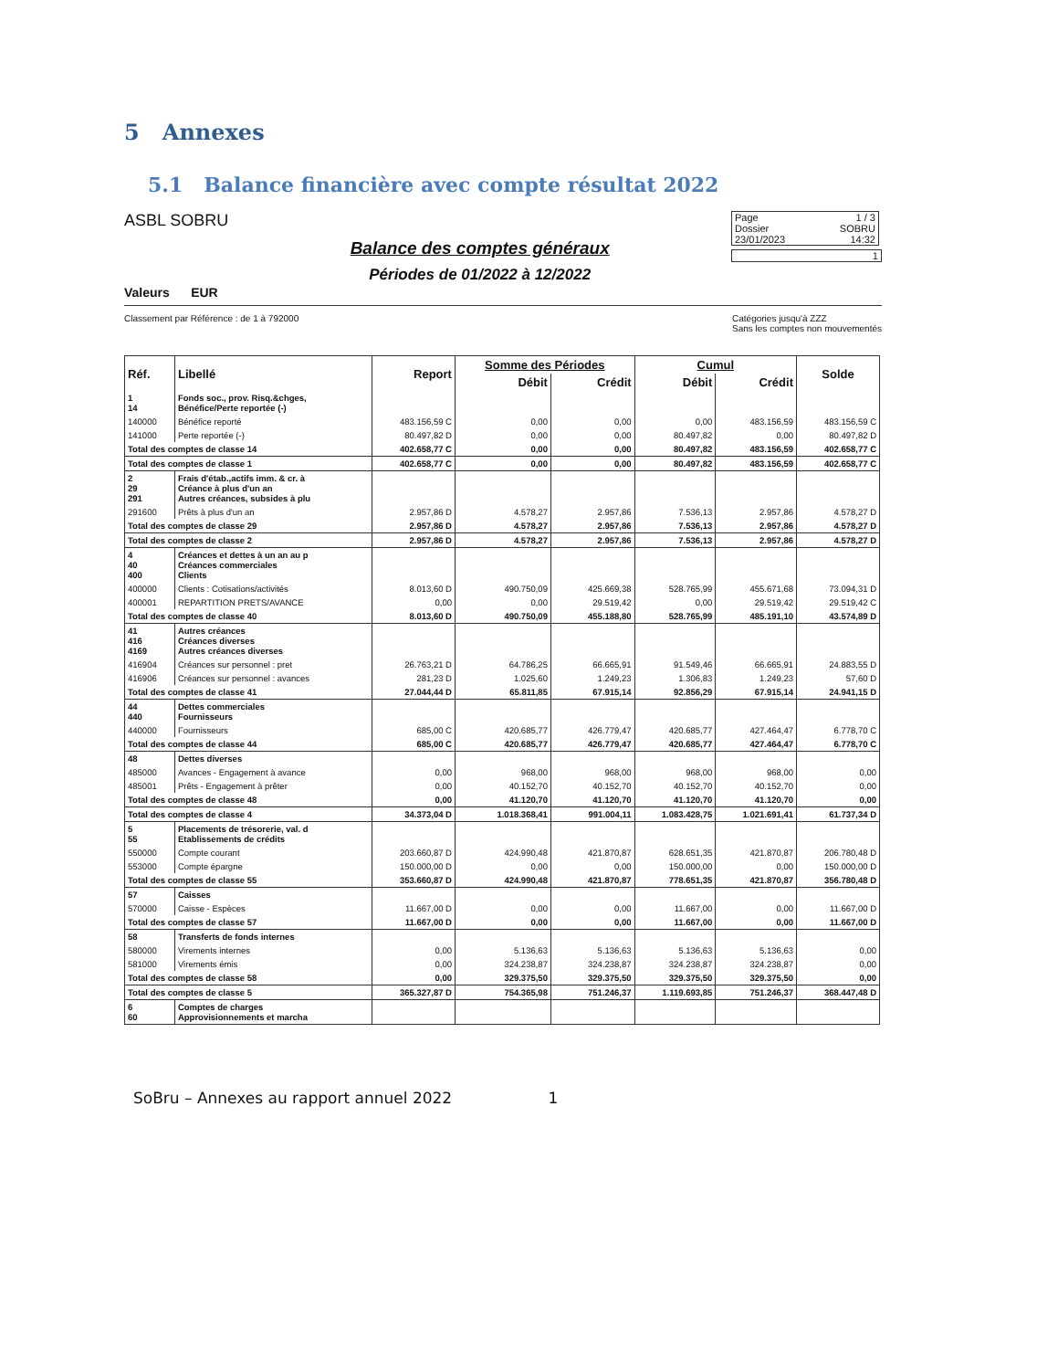5 Annexes
5.1 Balance financière avec compte résultat 2022
ASBL SOBRU
Valeurs EUR
Balance des comptes généraux
Périodes de 01/2022 à 12/2022
Page 1 / 3
Dossier SOBRU
23/01/2023 14:32
1
Classement par Référence : de 1 à 792000 Catégories jusqu'à ZZZ
Sans les comptes non mouvementés
| Réf. | Libellé | Report | Somme des Périodes | | Cumul | | Solde |
| --- | --- | --- | --- | --- | --- | --- | --- |
| | | | Débit | Crédit | Débit | Crédit | |
| 1 14 | Fonds soc., prov. Risq.&chges, Bénéfice/Perte reportée (-) | | | | | | |
| 140000 | Bénéfice reporté | 483.156,59 C | 0,00 | 0,00 | 0,00 | 483.156,59 | 483.156,59 C |
| 141000 | Perte reportée (-) | 80.497,82 D | 0,00 | 0,00 | 80.497,82 | 0,00 | 80.497,82 D |
| Total des comptes de classe 14 | | 402.658,77 C | 0,00 | 0,00 | 80.497,82 | 483.156,59 | 402.658,77 C |
| Total des comptes de classe 1 | | 402.658,77 C | 0,00 | 0,00 | 80.497,82 | 483.156,59 | 402.658,77 C |
| 2 29 291 | Frais d'étab.,actifs imm. & cr. à Créance à plus d'un an Autres créances, subsides à plu | | | | | | |
| 291600 | Prêts à plus d'un an | 2.957,86 D | 4.578,27 | 2.957,86 | 7.536,13 | 2.957,86 | 4.578,27 D |
| Total des comptes de classe 29 | | 2.957,86 D | 4.578,27 | 2.957,86 | 7.536,13 | 2.957,86 | 4.578,27 D |
| Total des comptes de classe 2 | | 2.957,86 D | 4.578,27 | 2.957,86 | 7.536,13 | 2.957,86 | 4.578,27 D |
| 4 40 400 | Créances et dettes à un an au p Créances commerciales Clients | | | | | | |
| 400000 | Clients : Cotisations/activités | 8.013,60 D | 490.750,09 | 425.669,38 | 528.765,99 | 455.671,68 | 73.094,31 D |
| 400001 | REPARTITION PRETS/AVANCE | 0,00 | 0,00 | 29.519,42 | 0,00 | 29.519,42 | 29.519,42 C |
| Total des comptes de classe 40 | | 8.013,60 D | 490.750,09 | 455.188,80 | 528.765,99 | 485.191,10 | 43.574,89 D |
| 41 416 4169 | Autres créances Créances diverses Autres créances diverses | | | | | | |
| 416904 | Créances sur personnel : pret | 26.763,21 D | 64.786,25 | 66.665,91 | 91.549,46 | 66.665,91 | 24.883,55 D |
| 416906 | Créances sur personnel : avances | 281,23 D | 1.025,60 | 1.249,23 | 1.306,83 | 1.249,23 | 57,60 D |
| Total des comptes de classe 41 | | 27.044,44 D | 65.811,85 | 67.915,14 | 92.856,29 | 67.915,14 | 24.941,15 D |
| 44 440 | Dettes commerciales Fournisseurs | | | | | | |
| 440000 | Fournisseurs | 685,00 C | 420.685,77 | 426.779,47 | 420.685,77 | 427.464,47 | 6.778,70 C |
| Total des comptes de classe 44 | | 685,00 C | 420.685,77 | 426.779,47 | 420.685,77 | 427.464,47 | 6.778,70 C |
| 48 | Dettes diverses | | | | | | |
| 485000 | Avances - Engagement à avance | 0,00 | 968,00 | 968,00 | 968,00 | 968,00 | 0,00 |
| 485001 | Prêts - Engagement à prêter | 0,00 | 40.152,70 | 40.152,70 | 40.152,70 | 40.152,70 | 0,00 |
| Total des comptes de classe 48 | | 0,00 | 41.120,70 | 41.120,70 | 41.120,70 | 41.120,70 | 0,00 |
| Total des comptes de classe 4 | | 34.373,04 D | 1.018.368,41 | 991.004,11 | 1.083.428,75 | 1.021.691,41 | 61.737,34 D |
| 5 55 | Placements de trésorerie, val. d Etablissements de crédits | | | | | | |
| 550000 | Compte courant | 203.660,87 D | 424.990,48 | 421.870,87 | 628.651,35 | 421.870,87 | 206.780,48 D |
| 553000 | Compte épargne | 150.000,00 D | 0,00 | 0,00 | 150.000,00 | 0,00 | 150.000,00 D |
| Total des comptes de classe 55 | | 353.660,87 D | 424.990,48 | 421.870,87 | 778.651,35 | 421.870,87 | 356.780,48 D |
| 57 | Caisses | | | | | | |
| 570000 | Caisse - Espèces | 11.667,00 D | 0,00 | 0,00 | 11.667,00 | 0,00 | 11.667,00 D |
| Total des comptes de classe 57 | | 11.667,00 D | 0,00 | 0,00 | 11.667,00 | 0,00 | 11.667,00 D |
| 58 | Transferts de fonds internes | | | | | | |
| 580000 | Virements internes | 0,00 | 5.136,63 | 5.136,63 | 5.136,63 | 5.136,63 | 0,00 |
| 581000 | Virements émis | 0,00 | 324.238,87 | 324.238,87 | 324.238,87 | 324.238,87 | 0,00 |
| Total des comptes de classe 58 | | 0,00 | 329.375,50 | 329.375,50 | 329.375,50 | 329.375,50 | 0,00 |
| Total des comptes de classe 5 | | 365.327,87 D | 754.365,98 | 751.246,37 | 1.119.693,85 | 751.246,37 | 368.447,48 D |
| 6 60 | Comptes de charges Approvisionnements et marcha | | | | | | |
SoBru – Annexes au rapport annuel 2022 1